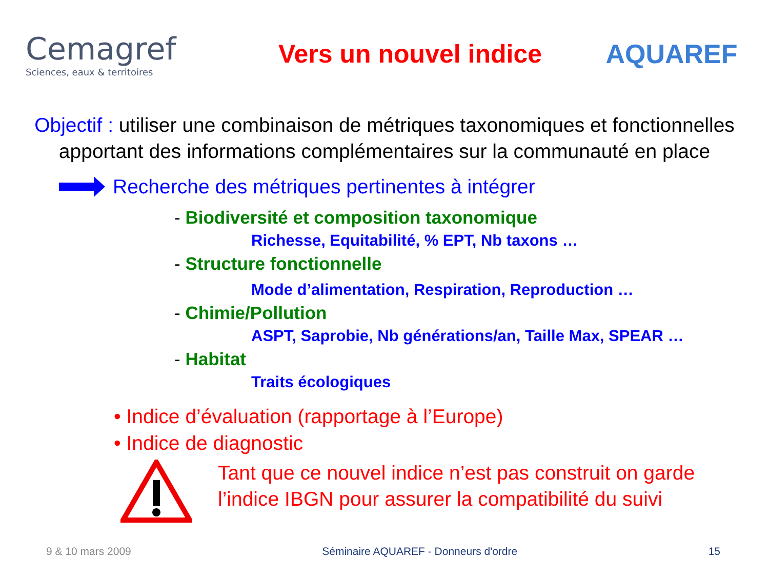Cemagref
Sciences, eaux & territoires
Vers un nouvel indice AQUAREF
Objectif : utiliser une combinaison de métriques taxonomiques et fonctionnelles
apportant des informations complémentaires sur la communauté en place
Recherche des métriques pertinentes à intégrer
- Biodiversité et composition taxonomique
Richesse, Equitabilité, % EPT, Nb taxons …
- Structure fonctionnelle
Mode d’alimentation, Respiration, Reproduction …
- Chimie/Pollution
ASPT, Saprobie, Nb générations/an, Taille Max, SPEAR …
- Habitat
Traits écologiques
• Indice d’évaluation (rapportage à l’Europe)
• Indice de diagnostic
Tant que ce nouvel indice n’est pas construit on garde
l’indice IBGN pour assurer la compatibilité du suivi
9 & 10 mars 2009 Séminaire AQUAREF - Donneurs d'ordre 15